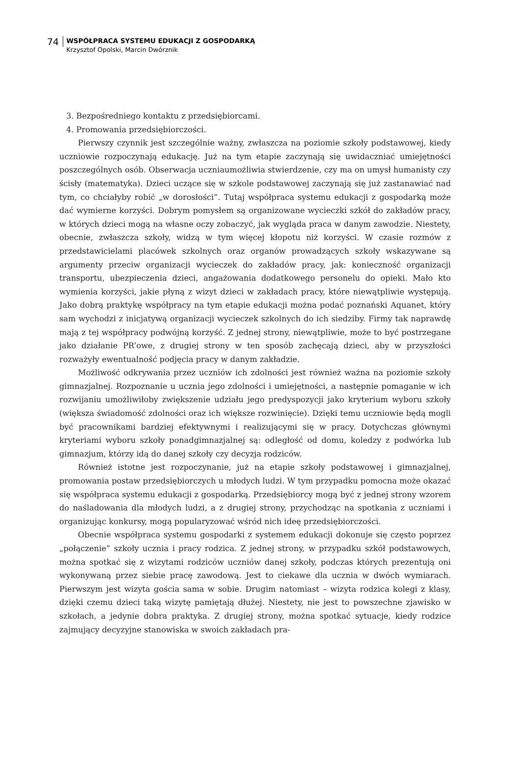74
WSPÓŁPRACA SYSTEMU EDUKACJI Z GOSPODARKĄ
Krzysztof Opolski, Marcin Dwórznik
3. Bezpośredniego kontaktu z przedsiębiorcami.
4. Promowania przedsiębiorczości.
Pierwszy czynnik jest szczególnie ważny, zwłaszcza na poziomie szkoły podstawowej, kiedy uczniowie rozpoczynają edukację. Już na tym etapie zaczynają się uwidaczniać umiejętności poszczególnych osób. Obserwacja uczniaumożliwia stwierdzenie, czy ma on umysł humanisty czy ścisły (matematyka). Dzieci uczące się w szkole podstawowej zaczynają się już zastanawiać nad tym, co chciałyby robić „w dorosłości”. Tutaj współpraca systemu edukacji z gospodarką może dać wymierne korzyści. Dobrym pomysłem są organizowane wycieczki szkół do zakładów pracy, w których dzieci mogą na własne oczy zobaczyć, jak wygląda praca w danym zawodzie. Niestety, obecnie, zwłaszcza szkoły, widzą w tym więcej kłopotu niż korzyści. W czasie rozmów z przedstawicielami placówek szkolnych oraz organów prowadzących szkoły wskazywane są argumenty przeciw organizacji wycieczek do zakładów pracy, jak: konieczność organizacji transportu, ubezpieczenia dzieci, angażowania dodatkowego personelu do opieki. Mało kto wymienia korzyści, jakie płyną z wizyt dzieci w zakładach pracy, które niewątpliwie występują. Jako dobrą praktykę współpracy na tym etapie edukacji można podać poznański Aquanet, który sam wychodzi z inicjatywą organizacji wycieczek szkolnych do ich siedziby. Firmy tak naprawdę mają z tej współpracy podwójną korzyść. Z jednej strony, niewątpliwie, może to być postrzegane jako działanie PR’owe, z drugiej strony w ten sposób zachęcają dzieci, aby w przyszłości rozważyły ewentualność podjęcia pracy w danym zakładzie.
Możliwość odkrywania przez uczniów ich zdolności jest również ważna na poziomie szkoły gimnazjalnej. Rozpoznanie u ucznia jego zdolności i umiejętności, a następnie pomaganie w ich rozwijaniu umożliwiłoby zwiększenie udziału jego predyspozycji jako kryterium wyboru szkoły (większa świadomość zdolności oraz ich większe rozwinięcie). Dzięki temu uczniowie będą mogli być pracownikami bardziej efektywnymi i realizującymi się w pracy. Dotychczas głównymi kryteriami wyboru szkoły ponadgimnazjalnej są: odległość od domu, koledzy z podwórka lub gimnazjum, którzy idą do danej szkoły czy decyzja rodziców.
Również istotne jest rozpoczynanie, już na etapie szkoły podstawowej i gimnazjalnej, promowania postaw przedsiębiorczych u młodych ludzi. W tym przypadku pomocna może okazać się współpraca systemu edukacji z gospodarką. Przedsiębiorcy mogą być z jednej strony wzorem do naśladowania dla młodych ludzi, a z drugiej strony, przychodząc na spotkania z uczniami i organizując konkursy, mogą popularyzować wśród nich ideę przedsiębiorczości.
Obecnie współpraca systemu gospodarki z systemem edukacji dokonuje się często poprzez „połączenie” szkoły ucznia i pracy rodzica. Z jednej strony, w przypadku szkół podstawowych, można spotkać się z wizytami rodziców uczniów danej szkoły, podczas których prezentują oni wykonywaną przez siebie pracę zawodową. Jest to ciekawe dla ucznia w dwóch wymiarach. Pierwszym jest wizyta gościa sama w sobie. Drugim natomiast – wizyta rodzica kolegi z klasy, dzięki czemu dzieci taką wizytę pamiętają dłużej. Niestety, nie jest to powszechne zjawisko w szkołach, a jedynie dobra praktyka. Z drugiej strony, można spotkać sytuacje, kiedy rodzice zajmujący decyzyjne stanowiska w swoich zakładach pra-